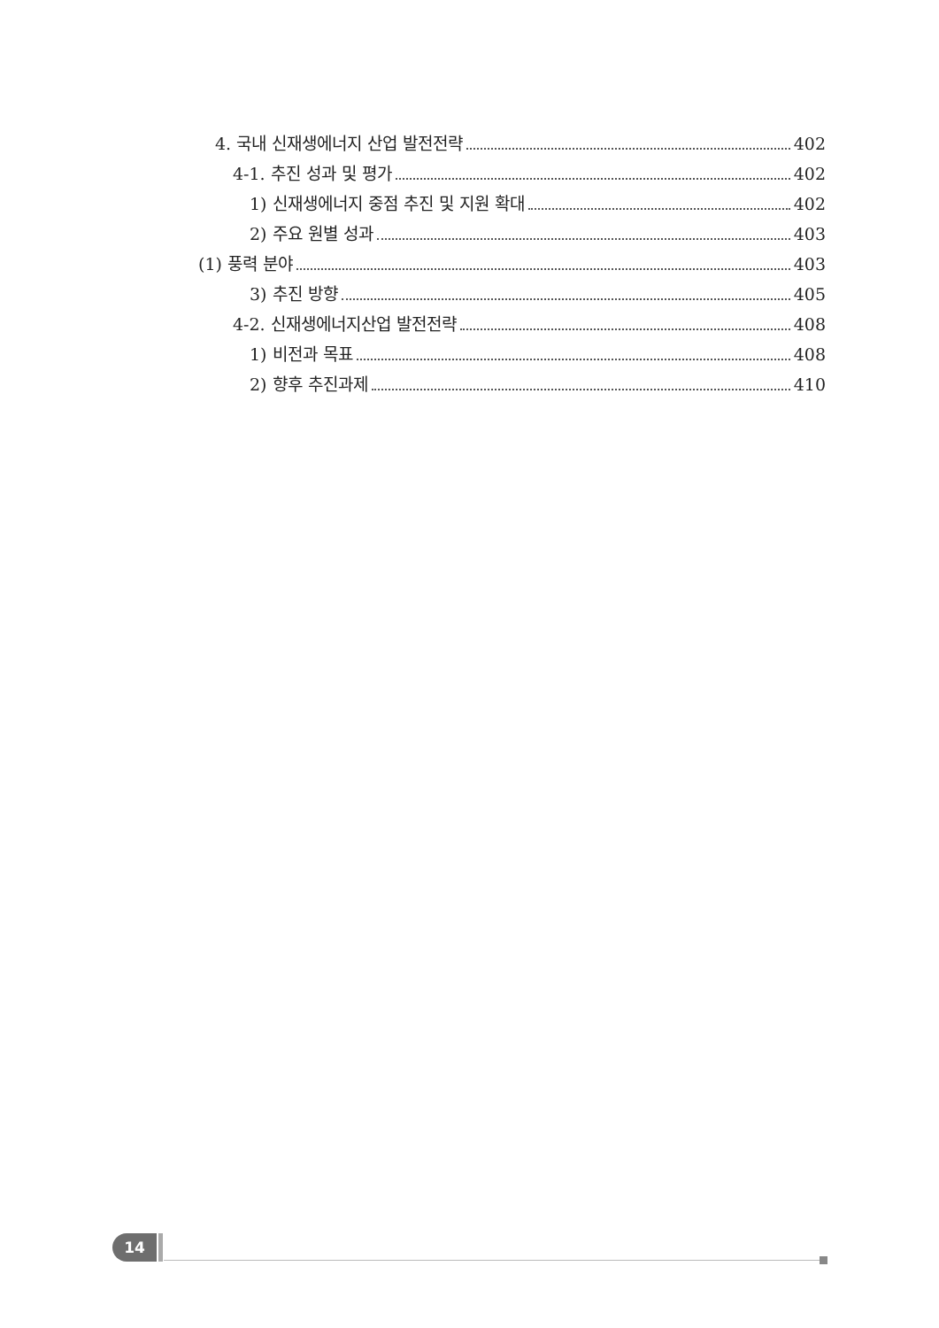4. 국내 신재생에너지 산업 발전전략 402
4-1. 추진 성과 및 평가 402
1) 신재생에너지 중점 추진 및 지원 확대 402
2) 주요 원별 성과 403
(1) 풍력 분야 403
3) 추진 방향 405
4-2. 신재생에너지산업 발전전략 408
1) 비전과 목표 408
2) 향후 추진과제 410
14